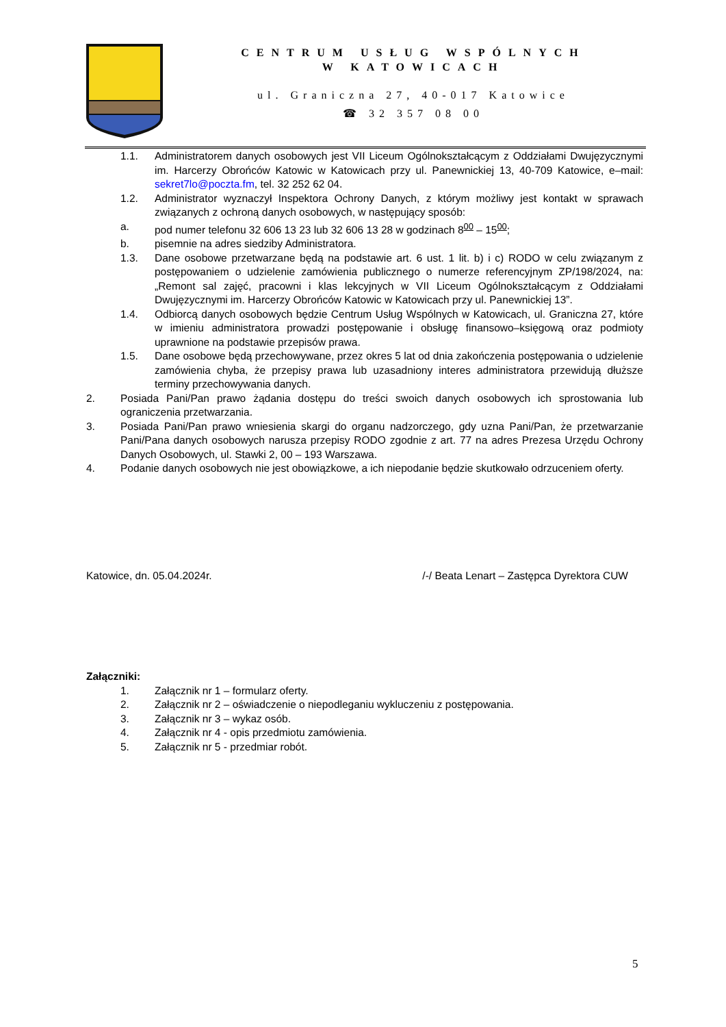CENTRUM USŁUG WSPÓLNYCH
W KATOWICACH
ul. Graniczna 27, 40-017 Katowice
☎ 32 357 08 00
1.1. Administratorem danych osobowych jest VII Liceum Ogólnokształcącym z Oddziałami Dwujęzycznymi im. Harcerzy Obrońców Katowic w Katowicach przy ul. Panewnickiej 13, 40-709 Katowice, e–mail: sekret7lo@poczta.fm, tel. 32 252 62 04.
1.2. Administrator wyznaczył Inspektora Ochrony Danych, z którym możliwy jest kontakt w sprawach związanych z ochroną danych osobowych, w następujący sposób:
a. pod numer telefonu 32 606 13 23 lub 32 606 13 28 w godzinach 8<sup>00</sup> – 15<sup>00</sup>;
b. pisemnie na adres siedziby Administratora.
1.3. Dane osobowe przetwarzane będą na podstawie art. 6 ust. 1 lit. b) i c) RODO w celu związanym z postępowaniem o udzielenie zamówienia publicznego o numerze referencyjnym ZP/198/2024, na: „Remont sal zajęć, pracowni i klas lekcyjnych w VII Liceum Ogólnokształcącym z Oddziałami Dwujęzycznymi im. Harcerzy Obrońców Katowic w Katowicach przy ul. Panewnickiej 13”.
1.4. Odbiorcą danych osobowych będzie Centrum Usług Wspólnych w Katowicach, ul. Graniczna 27, które w imieniu administratora prowadzi postępowanie i obsługę finansowo–księgową oraz podmioty uprawnione na podstawie przepisów prawa.
1.5. Dane osobowe będą przechowywane, przez okres 5 lat od dnia zakończenia postępowania o udzielenie zamówienia chyba, że przepisy prawa lub uzasadniony interes administratora przewidują dłuższe terminy przechowywania danych.
2. Posiada Pani/Pan prawo żądania dostępu do treści swoich danych osobowych ich sprostowania lub ograniczenia przetwarzania.
3. Posiada Pani/Pan prawo wniesienia skargi do organu nadzorczego, gdy uzna Pani/Pan, że przetwarzanie Pani/Pana danych osobowych narusza przepisy RODO zgodnie z art. 77 na adres Prezesa Urzędu Ochrony Danych Osobowych, ul. Stawki 2, 00 – 193 Warszawa.
4. Podanie danych osobowych nie jest obowiązkowe, a ich niepodanie będzie skutkowało odrzuceniem oferty.
Katowice, dn. 05.04.2024r. /-/ Beata Lenart – Zastępca Dyrektora CUW
Załączniki:
1. Załącznik nr 1 – formularz oferty.
2. Załącznik nr 2 – oświadczenie o niepodleganiu wykluczeniu z postępowania.
3. Załącznik nr 3 – wykaz osób.
4. Załącznik nr 4 - opis przedmiotu zamówienia.
5. Załącznik nr 5 - przedmiar robót.
5